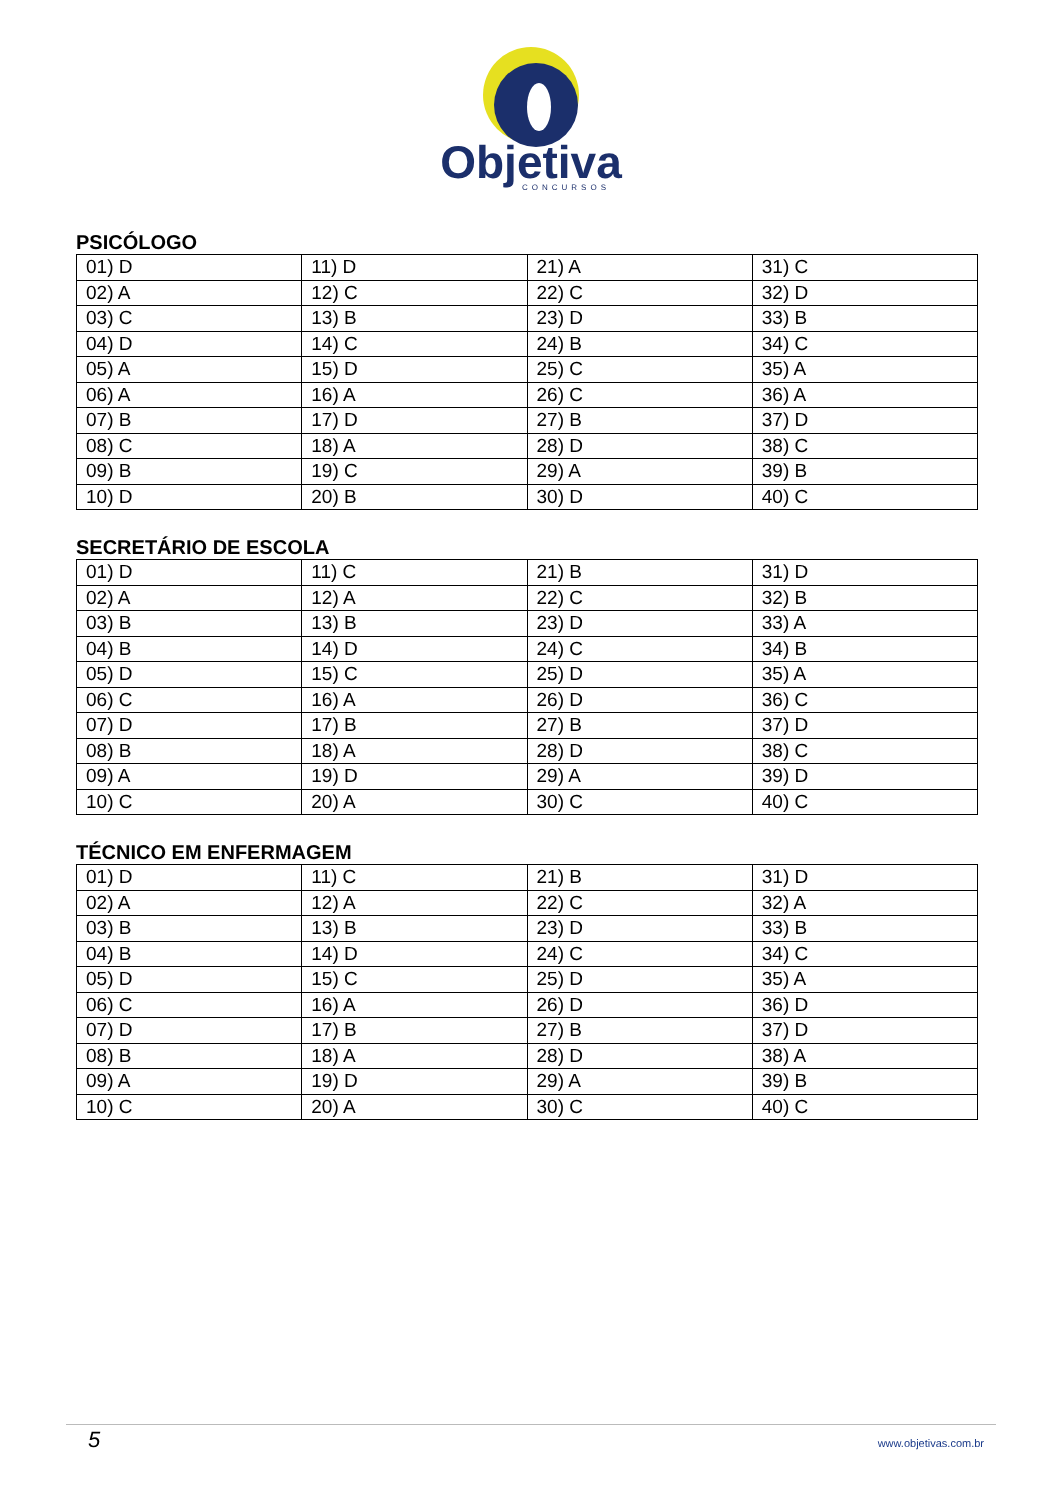Objetiva
CONCURSOS
PSICÓLOGO
| 01) D | 11) D | 21) A | 31) C |
| 02) A | 12) C | 22) C | 32) D |
| 03) C | 13) B | 23) D | 33) B |
| 04) D | 14) C | 24) B | 34) C |
| 05) A | 15) D | 25) C | 35) A |
| 06) A | 16) A | 26) C | 36) A |
| 07) B | 17) D | 27) B | 37) D |
| 08) C | 18) A | 28) D | 38) C |
| 09) B | 19) C | 29) A | 39) B |
| 10) D | 20) B | 30) D | 40) C |
SECRETÁRIO DE ESCOLA
| 01) D | 11) C | 21) B | 31) D |
| 02) A | 12) A | 22) C | 32) B |
| 03) B | 13) B | 23) D | 33) A |
| 04) B | 14) D | 24) C | 34) B |
| 05) D | 15) C | 25) D | 35) A |
| 06) C | 16) A | 26) D | 36) C |
| 07) D | 17) B | 27) B | 37) D |
| 08) B | 18) A | 28) D | 38) C |
| 09) A | 19) D | 29) A | 39) D |
| 10) C | 20) A | 30) C | 40) C |
TÉCNICO EM ENFERMAGEM
| 01) D | 11) C | 21) B | 31) D |
| 02) A | 12) A | 22) C | 32) A |
| 03) B | 13) B | 23) D | 33) B |
| 04) B | 14) D | 24) C | 34) C |
| 05) D | 15) C | 25) D | 35) A |
| 06) C | 16) A | 26) D | 36) D |
| 07) D | 17) B | 27) B | 37) D |
| 08) B | 18) A | 28) D | 38) A |
| 09) A | 19) D | 29) A | 39) B |
| 10) C | 20) A | 30) C | 40) C |
5 www.objetivas.com.br